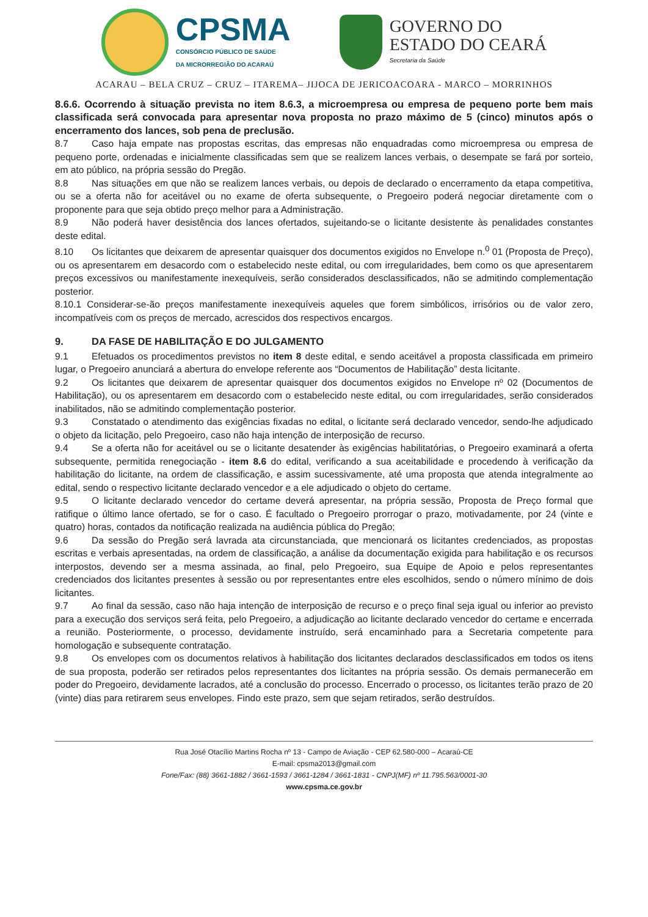CPSMA
CONSÓRCIO PÚBLICO DE SAÚDE
DA MICRORREGIÃO DO ACARAÚ
GOVERNO DO
ESTADO DO CEARÁ
Secretaria da Saúde
ACARAU – BELA CRUZ – CRUZ – ITAREMA– JIJOCA DE JERICOACOARA - MARCO – MORRINHOS
8.6.6. Ocorrendo à situação prevista no item 8.6.3, a microempresa ou empresa de pequeno porte bem mais classificada será convocada para apresentar nova proposta no prazo máximo de 5 (cinco) minutos após o encerramento dos lances, sob pena de preclusão.
8.7 Caso haja empate nas propostas escritas, das empresas não enquadradas como microempresa ou empresa de pequeno porte, ordenadas e inicialmente classificadas sem que se realizem lances verbais, o desempate se fará por sorteio, em ato público, na própria sessão do Pregão.
8.8 Nas situações em que não se realizem lances verbais, ou depois de declarado o encerramento da etapa competitiva, ou se a oferta não for aceitável ou no exame de oferta subsequente, o Pregoeiro poderá negociar diretamente com o proponente para que seja obtido preço melhor para a Administração.
8.9 Não poderá haver desistência dos lances ofertados, sujeitando-se o licitante desistente às penalidades constantes deste edital.
8.10 Os licitantes que deixarem de apresentar quaisquer dos documentos exigidos no Envelope n.<sup>0</sup> 01 (Proposta de Preço), ou os apresentarem em desacordo com o estabelecido neste edital, ou com irregularidades, bem como os que apresentarem preços excessivos ou manifestamente inexequíveis, serão considerados desclassificados, não se admitindo complementação posterior.
8.10.1 Considerar-se-ão preços manifestamente inexequíveis aqueles que forem simbólicos, irrisórios ou de valor zero, incompatíveis com os preços de mercado, acrescidos dos respectivos encargos.
9. DA FASE DE HABILITAÇÃO E DO JULGAMENTO
9.1 Efetuados os procedimentos previstos no item 8 deste edital, e sendo aceitável a proposta classificada em primeiro lugar, o Pregoeiro anunciará a abertura do envelope referente aos “Documentos de Habilitação” desta licitante.
9.2 Os licitantes que deixarem de apresentar quaisquer dos documentos exigidos no Envelope nº 02 (Documentos de Habilitação), ou os apresentarem em desacordo com o estabelecido neste edital, ou com irregularidades, serão considerados inabilitados, não se admitindo complementação posterior.
9.3 Constatado o atendimento das exigências fixadas no edital, o licitante será declarado vencedor, sendo-lhe adjudicado o objeto da licitação, pelo Pregoeiro, caso não haja intenção de interposição de recurso.
9.4 Se a oferta não for aceitável ou se o licitante desatender às exigências habilitatórias, o Pregoeiro examinará a oferta subsequente, permitida renegociação - item 8.6 do edital, verificando a sua aceitabilidade e procedendo à verificação da habilitação do licitante, na ordem de classificação, e assim sucessivamente, até uma proposta que atenda integralmente ao edital, sendo o respectivo licitante declarado vencedor e a ele adjudicado o objeto do certame.
9.5 O licitante declarado vencedor do certame deverá apresentar, na própria sessão, Proposta de Preço formal que ratifique o último lance ofertado, se for o caso. É facultado o Pregoeiro prorrogar o prazo, motivadamente, por 24 (vinte e quatro) horas, contados da notificação realizada na audiência pública do Pregão;
9.6 Da sessão do Pregão será lavrada ata circunstanciada, que mencionará os licitantes credenciados, as propostas escritas e verbais apresentadas, na ordem de classificação, a análise da documentação exigida para habilitação e os recursos interpostos, devendo ser a mesma assinada, ao final, pelo Pregoeiro, sua Equipe de Apoio e pelos representantes credenciados dos licitantes presentes à sessão ou por representantes entre eles escolhidos, sendo o número mínimo de dois licitantes.
9.7 Ao final da sessão, caso não haja intenção de interposição de recurso e o preço final seja igual ou inferior ao previsto para a execução dos serviços será feita, pelo Pregoeiro, a adjudicação ao licitante declarado vencedor do certame e encerrada a reunião. Posteriormente, o processo, devidamente instruído, será encaminhado para a Secretaria competente para homologação e subsequente contratação.
9.8 Os envelopes com os documentos relativos à habilitação dos licitantes declarados desclassificados em todos os itens de sua proposta, poderão ser retirados pelos representantes dos licitantes na própria sessão. Os demais permanecerão em poder do Pregoeiro, devidamente lacrados, até a conclusão do processo. Encerrado o processo, os licitantes terão prazo de 20 (vinte) dias para retirarem seus envelopes. Findo este prazo, sem que sejam retirados, serão destruídos.
Rua José Otacílio Martins Rocha nº 13 - Campo de Aviação - CEP 62.580-000 – Acaraú-CE
E-mail: cpsma2013@gmail.com
Fone/Fax: (88) 3661-1882 / 3661-1593 / 3661-1284 / 3661-1831 - CNPJ(MF) nº 11.795.563/0001-30
www.cpsma.ce.gov.br